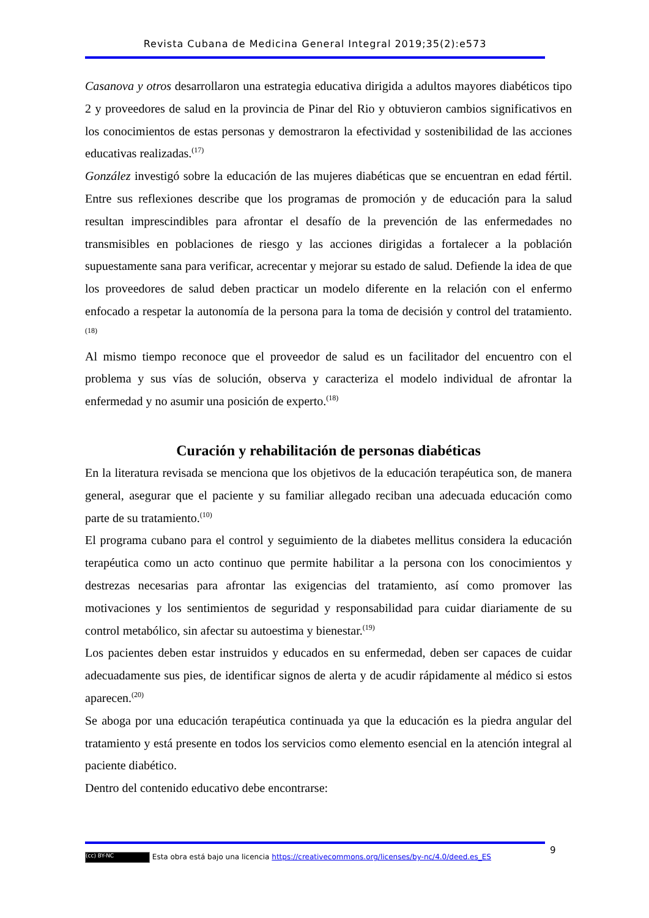Revista Cubana de Medicina General Integral 2019;35(2):e573
Casanova y otros desarrollaron una estrategia educativa dirigida a adultos mayores diabéticos tipo 2 y proveedores de salud en la provincia de Pinar del Rio y obtuvieron cambios significativos en los conocimientos de estas personas y demostraron la efectividad y sostenibilidad de las acciones educativas realizadas.<sup>(17)</sup>
González investigó sobre la educación de las mujeres diabéticas que se encuentran en edad fértil. Entre sus reflexiones describe que los programas de promoción y de educación para la salud resultan imprescindibles para afrontar el desafío de la prevención de las enfermedades no transmisibles en poblaciones de riesgo y las acciones dirigidas a fortalecer a la población supuestamente sana para verificar, acrecentar y mejorar su estado de salud. Defiende la idea de que los proveedores de salud deben practicar un modelo diferente en la relación con el enfermo enfocado a respetar la autonomía de la persona para la toma de decisión y control del tratamiento.<sup>(18)</sup>
Al mismo tiempo reconoce que el proveedor de salud es un facilitador del encuentro con el problema y sus vías de solución, observa y caracteriza el modelo individual de afrontar la enfermedad y no asumir una posición de experto.<sup>(18)</sup>
Curación y rehabilitación de personas diabéticas
En la literatura revisada se menciona que los objetivos de la educación terapéutica son, de manera general, asegurar que el paciente y su familiar allegado reciban una adecuada educación como parte de su tratamiento.<sup>(10)</sup>
El programa cubano para el control y seguimiento de la diabetes mellitus considera la educación terapéutica como un acto continuo que permite habilitar a la persona con los conocimientos y destrezas necesarias para afrontar las exigencias del tratamiento, así como promover las motivaciones y los sentimientos de seguridad y responsabilidad para cuidar diariamente de su control metabólico, sin afectar su autoestima y bienestar.<sup>(19)</sup>
Los pacientes deben estar instruidos y educados en su enfermedad, deben ser capaces de cuidar adecuadamente sus pies, de identificar signos de alerta y de acudir rápidamente al médico si estos aparecen.<sup>(20)</sup>
Se aboga por una educación terapéutica continuada ya que la educación es la piedra angular del tratamiento y está presente en todos los servicios como elemento esencial en la atención integral al paciente diabético.
Dentro del contenido educativo debe encontrarse:
9
(cc) BY-NC Esta obra está bajo una licencia https://creativecommons.org/licenses/by-nc/4.0/deed.es_ES